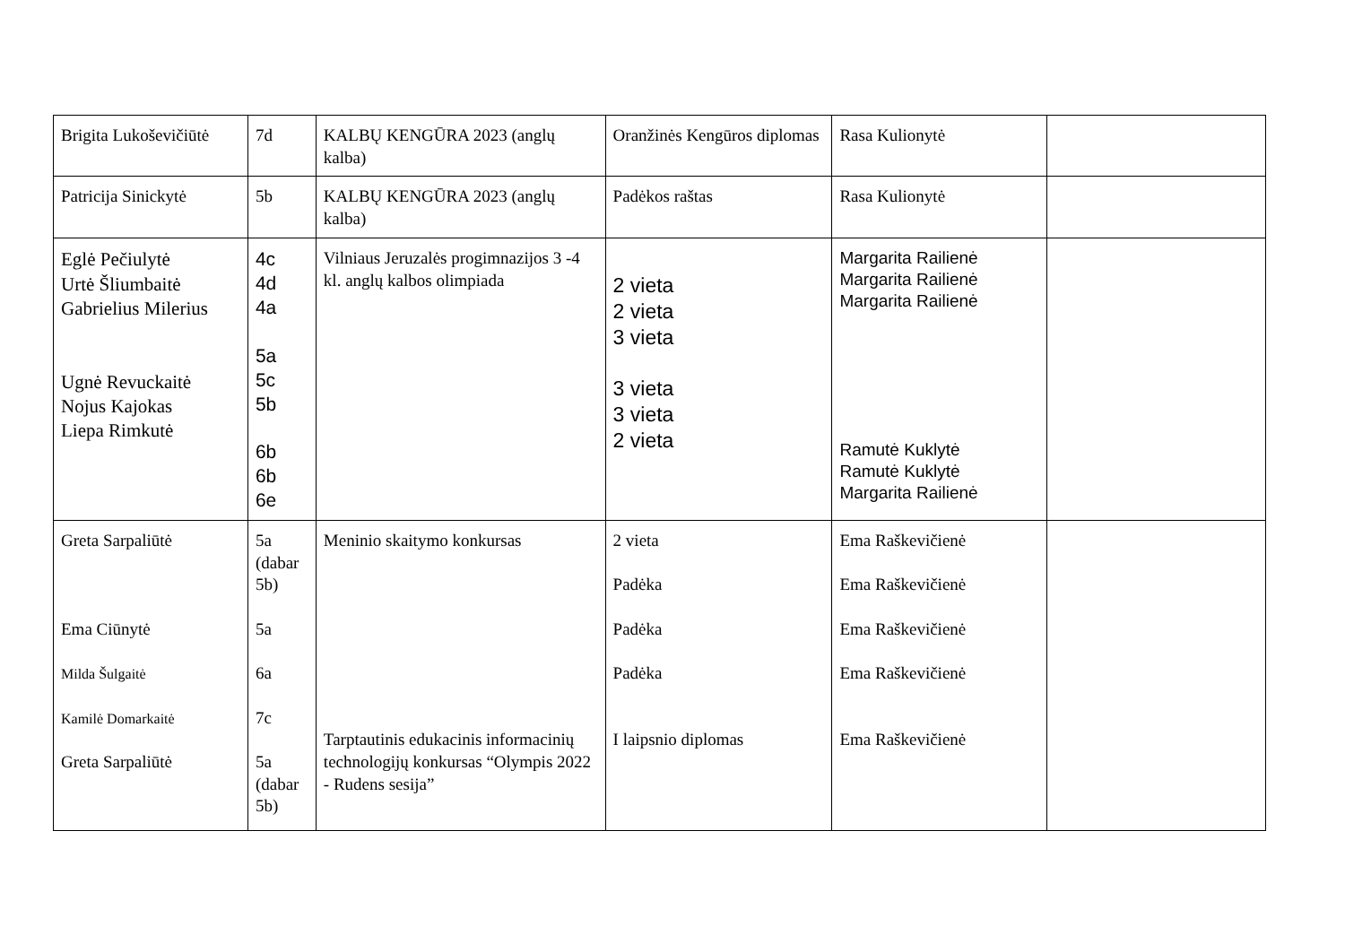| Brigita Lukoševičiūtė | 7d | KALBŲ KENGŪRA 2023 (anglų kalba) | Oranžinės Kengūros diplomas | Rasa Kulionytė | |
| Patricija Sinickytė | 5b | KALBŲ KENGŪRA 2023 (anglų kalba) | Padėkos raštas | Rasa Kulionytė | |
| Eglė Pečiulytė Urtė Šliumbaitė Gabrielius Milerius Ugnė Revuckaitė Nojus Kajokas Liepa Rimkutė | 4c 4d 4a 5a 5c 5b 6b 6b 6e | Vilniaus Jeruzalės progimnazijos 3 -4 kl. anglų kalbos olimpiada | 2 vieta 2 vieta 3 vieta 3 vieta 3 vieta 2 vieta | Margarita Railienė Margarita Railienė Margarita Railienė Ramutė Kuklytė Ramutė Kuklytė Margarita Railienė | |
| Greta Sarpaliūtė Ema Ciūnytė Milda Šulgaitė Kamilė Domarkaitė Greta Sarpaliūtė | 5a (dabar 5b) 5a 6a 7c 5a (dabar 5b) | Meninio skaitymo konkursas Tarptautinis edukacinis informacinių technologijų konkursas “Olympis 2022 - Rudens sesija” | 2 vieta Padėka Padėka Padėka I laipsnio diplomas | Ema Raškevičienė Ema Raškevičienė Ema Raškevičienė Ema Raškevičienė Ema Raškevičienė | |